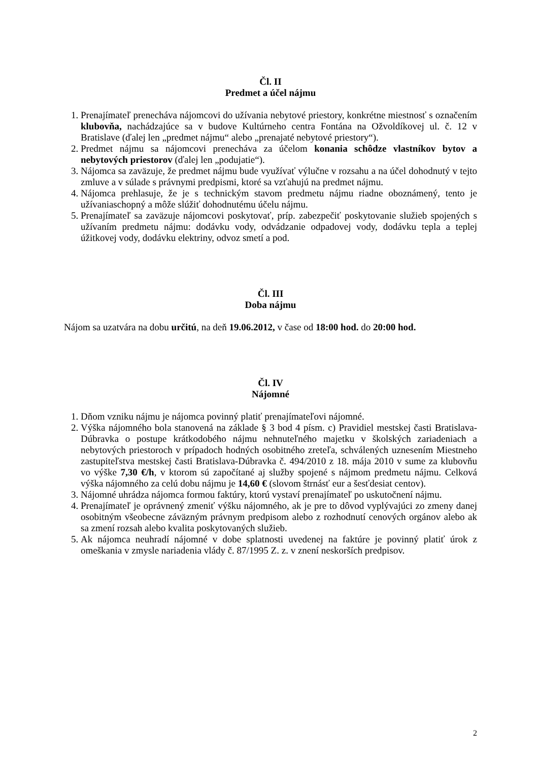Čl. II
Predmet a účel nájmu
1. Prenajímateľ prenecháva nájomcovi do užívania nebytové priestory, konkrétne miestnosť s označením klubovňa, nachádzajúce sa v budove Kultúrneho centra Fontána na Ožvoldíkovej ul. č. 12 v Bratislave (ďalej len „predmet nájmu“ alebo „prenajaté nebytové priestory“).
2. Predmet nájmu sa nájomcovi prenecháva za účelom konania schôdze vlastníkov bytov a nebytových priestorov (ďalej len „podujatie“).
3. Nájomca sa zaväzuje, že predmet nájmu bude využívať výlučne v rozsahu a na účel dohodnutý v tejto zmluve a v súlade s právnymi predpismi, ktoré sa vzťahujú na predmet nájmu.
4. Nájomca prehlasuje, že je s technickým stavom predmetu nájmu riadne oboznámený, tento je užívaniaschopný a môže slúžiť dohodnutému účelu nájmu.
5. Prenajímateľ sa zaväzuje nájomcovi poskytovať, príp. zabezpečiť poskytovanie služieb spojených s užívaním predmetu nájmu: dodávku vody, odvádzanie odpadovej vody, dodávku tepla a teplej úžitkovej vody, dodávku elektriny, odvoz smetí a pod.
Čl. III
Doba nájmu
Nájom sa uzatvára na dobu určitú, na deň 19.06.2012, v čase od 18:00 hod. do 20:00 hod.
Čl. IV
Nájomné
1. Dňom vzniku nájmu je nájomca povinný platiť prenajímateľovi nájomné.
2. Výška nájomného bola stanovená na základe § 3 bod 4 písm. c) Pravidiel mestskej časti Bratislava-Dúbravka o postupe krátkodobého nájmu nehnuteľného majetku v školských zariadeniach a nebytových priestoroch v prípadoch hodných osobitného zreteľa, schválených uznesením Miestneho zastupiteľstva mestskej časti Bratislava-Dúbravka č. 494/2010 z 18. mája 2010 v sume za klubovňu vo výške 7,30 €/h, v ktorom sú započítané aj služby spojené s nájmom predmetu nájmu. Celková výška nájomného za celú dobu nájmu je 14,60 € (slovom štrnásť eur a šesťdesiat centov).
3. Nájomné uhrádza nájomca formou faktúry, ktorú vystaví prenajímateľ po uskutočnení nájmu.
4. Prenajímateľ je oprávnený zmeniť výšku nájomného, ak je pre to dôvod vyplývajúci zo zmeny danej osobitným všeobecne záväzným právnym predpisom alebo z rozhodnutí cenových orgánov alebo ak sa zmení rozsah alebo kvalita poskytovaných služieb.
5. Ak nájomca neuhradí nájomné v dobe splatnosti uvedenej na faktúre je povinný platiť úrok z omeškania v zmysle nariadenia vlády č. 87/1995 Z. z. v znení neskorších predpisov.
2